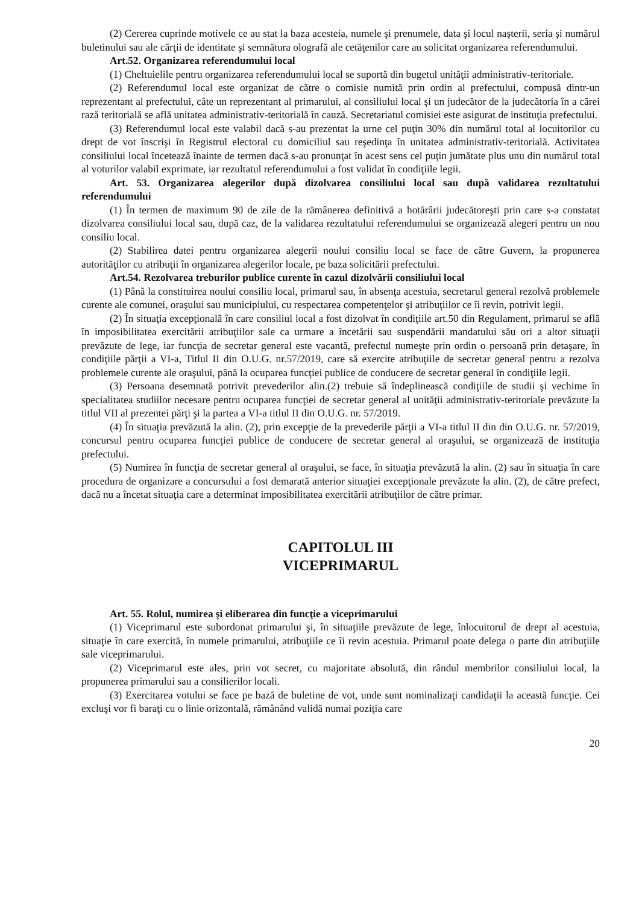(2) Cererea cuprinde motivele ce au stat la baza acesteia, numele şi prenumele, data şi locul naşterii, seria şi numărul buletinului sau ale cărţii de identitate şi semnătura olografă ale cetăţenilor care au solicitat organizarea referendumului.
Art.52. Organizarea referendumului local
(1) Cheltuielile pentru organizarea referendumului local se suportă din bugetul unităţii administrativ-teritoriale.
(2) Referendumul local este organizat de către o comisie numită prin ordin al prefectului, compusă dintr-un reprezentant al prefectului, câte un reprezentant al primarului, al consiliului local şi un judecător de la judecătoria în a cărei rază teritorială se află unitatea administrativ-teritorială în cauză. Secretariatul comisiei este asigurat de instituţia prefectului.
(3) Referendumul local este valabil dacă s-au prezentat la urne cel puţin 30% din numărul total al locuitorilor cu drept de vot înscrişi în Registrul electoral cu domiciliul sau reşedinţa în unitatea administrativ-teritorială. Activitatea consiliului local încetează înainte de termen dacă s-au pronunţat în acest sens cel puţin jumătate plus unu din numărul total al voturilor valabil exprimate, iar rezultatul referendumului a fost validat în condiţiile legii.
Art. 53. Organizarea alegerilor după dizolvarea consiliului local sau după validarea rezultatului referendumului
(1) În termen de maximum 90 de zile de la rămânerea definitivă a hotărârii judecătoreşti prin care s-a constatat dizolvarea consiliului local sau, după caz, de la validarea rezultatului referendumului se organizează alegeri pentru un nou consiliu local.
(2) Stabilirea datei pentru organizarea alegerii noului consiliu local se face de către Guvern, la propunerea autorităţilor cu atribuţii în organizarea alegerilor locale, pe baza solicitării prefectului.
Art.54. Rezolvarea treburilor publice curente în cazul dizolvării consiliului local
(1) Până la constituirea noului consiliu local, primarul sau, în absenţa acestuia, secretarul general rezolvă problemele curente ale comunei, oraşului sau municipiului, cu respectarea competenţelor şi atribuţiilor ce îi revin, potrivit legii.
(2) În situaţia excepţională în care consiliul local a fost dizolvat în condiţiile art.50 din Regulament, primarul se află în imposibilitatea exercitării atribuţiilor sale ca urmare a încetării sau suspendării mandatului său ori a altor situaţii prevăzute de lege, iar funcţia de secretar general este vacantă, prefectul numeşte prin ordin o persoană prin detaşare, în condiţiile părţii a VI-a, Titlul II din O.U.G. nr.57/2019, care să exercite atribuţiile de secretar general pentru a rezolva problemele curente ale oraşului, până la ocuparea funcţiei publice de conducere de secretar general în condiţiile legii.
(3) Persoana desemnată potrivit prevederilor alin.(2) trebuie să îndeplinească condiţiile de studii şi vechime în specialitatea studiilor necesare pentru ocuparea funcţiei de secretar general al unităţii administrativ-teritoriale prevăzute la titlul VII al prezentei părţi şi la partea a VI-a titlul II din O.U.G. nr. 57/2019.
(4) În situaţia prevăzută la alin. (2), prin excepţie de la prevederile părţii a VI-a titlul II din din O.U.G. nr. 57/2019, concursul pentru ocuparea funcţiei publice de conducere de secretar general al oraşului, se organizează de instituţia prefectului.
(5) Numirea în funcţia de secretar general al oraşului, se face, în situaţia prevăzută la alin. (2) sau în situaţia în care procedura de organizare a concursului a fost demarată anterior situaţiei excepţionale prevăzute la alin. (2), de către prefect, dacă nu a încetat situaţia care a determinat imposibilitatea exercitării atribuţiilor de către primar.
CAPITOLUL III
VICEPRIMARUL
Art. 55. Rolul, numirea şi eliberarea din funcţie a viceprimarului
(1) Viceprimarul este subordonat primarului şi, în situaţiile prevăzute de lege, înlocuitorul de drept al acestuia, situaţie în care exercită, în numele primarului, atribuţiile ce îi revin acestuia. Primarul poate delega o parte din atribuţiile sale viceprimarului.
(2) Viceprimarul este ales, prin vot secret, cu majoritate absolută, din rândul membrilor consiliului local, la propunerea primarului sau a consilierilor locali.
(3) Exercitarea votului se face pe bază de buletine de vot, unde sunt nominalizaţi candidaţii la această funcţie. Cei excluşi vor fi baraţi cu o linie orizontală, rămânând validă numai poziţia care
20